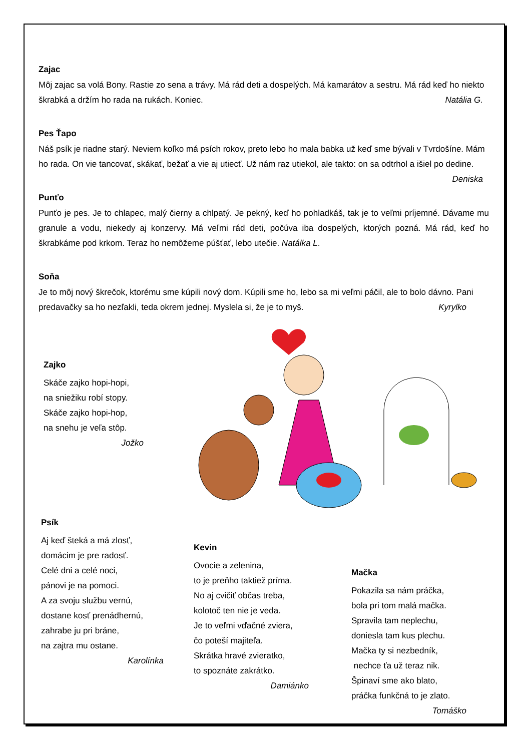Zajac
Môj zajac sa volá Bony. Rastie zo sena a trávy. Má rád deti a dospelých. Má kamarátov a sestru. Má rád keď ho niekto škrabká a držím ho rada na rukách. Koniec. Natália G.
Pes Ťapo
Náš psík je riadne starý. Neviem koľko má psích rokov, preto lebo ho mala babka už keď sme bývali v Tvrdošíne. Mám ho rada. On vie tancovať, skákať, bežať a vie aj utiecť. Už nám raz utiekol, ale takto: on sa odtrhol a išiel po dedine. Deniska
Punťo
Punťo je pes. Je to chlapec, malý čierny a chlpatý. Je pekný, keď ho pohladkáš, tak je to veľmi príjemné. Dávame mu granule a vodu, niekedy aj konzervy. Má veľmi rád deti, počúva iba dospelých, ktorých pozná. Má rád, keď ho škrabkáme pod krkom. Teraz ho nemôžeme púšťať, lebo utečie. Natálka L.
Soňa
Je to môj nový škrečok, ktorému sme kúpili nový dom. Kúpili sme ho, lebo sa mi veľmi páčil, ale to bolo dávno. Pani predavačky sa ho nezľakli, teda okrem jednej. Myslela si, že je to myš. Kyrylko
Zajko
Skáče zajko hopi-hopi,
na sniežiku robí stopy.
Skáče zajko hopi-hop,
na snehu je veľa stôp.
Jožko
Psík
Aj keď šteká a má zlosť,
domácim je pre radosť.
Celé dni a celé noci,
pánovi je na pomoci.
A za svoju službu vernú,
dostane kosť prenádhernú,
zahrabe ju pri bráne,
na zajtra mu ostane.
Karolínka
Kevin
Ovocie a zelenina,
to je preňho taktiež príma.
No aj cvičiť občas treba,
kolotoč ten nie je veda.
Je to veľmi vďačné zviera,
čo poteší majiteľa.
Skrátka hravé zvieratko,
to spoznáte zakrátko.
Damiánko
Mačka
Pokazila sa nám práčka,
bola pri tom malá mačka.
Spravila tam neplechu,
doniesla tam kus plechu.
Mačka ty si nezbedník,
nechce ťa už teraz nik.
Špinaví sme ako blato,
práčka funkčná to je zlato.
Tomáško